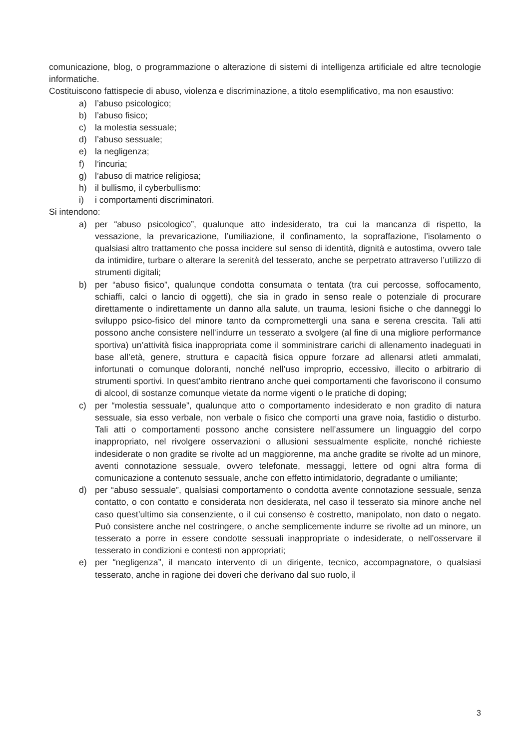comunicazione, blog, o programmazione o alterazione di sistemi di intelligenza artificiale ed altre tecnologie informatiche.
Costituiscono fattispecie di abuso, violenza e discriminazione, a titolo esemplificativo, ma non esaustivo:
a) l’abuso psicologico;
b) l’abuso fisico;
c) la molestia sessuale;
d) l’abuso sessuale;
e) la negligenza;
f) l’incuria;
g) l’abuso di matrice religiosa;
h) il bullismo, il cyberbullismo:
i) i comportamenti discriminatori.
Si intendono:
a) per “abuso psicologico”, qualunque atto indesiderato, tra cui la mancanza di rispetto, la vessazione, la prevaricazione, l’umiliazione, il confinamento, la sopraffazione, l’isolamento o qualsiasi altro trattamento che possa incidere sul senso di identità, dignità e autostima, ovvero tale da intimidire, turbare o alterare la serenità del tesserato, anche se perpetrato attraverso l’utilizzo di strumenti digitali;
b) per “abuso fisico”, qualunque condotta consumata o tentata (tra cui percosse, soffocamento, schiaffi, calci o lancio di oggetti), che sia in grado in senso reale o potenziale di procurare direttamente o indirettamente un danno alla salute, un trauma, lesioni fisiche o che danneggi lo sviluppo psico-fisico del minore tanto da compromettergli una sana e serena crescita. Tali atti possono anche consistere nell’indurre un tesserato a svolgere (al fine di una migliore performance sportiva) un’attività fisica inappropriata come il somministrare carichi di allenamento inadeguati in base all’età, genere, struttura e capacità fisica oppure forzare ad allenarsi atleti ammalati, infortunati o comunque doloranti, nonché nell’uso improprio, eccessivo, illecito o arbitrario di strumenti sportivi. In quest’ambito rientrano anche quei comportamenti che favoriscono il consumo di alcool, di sostanze comunque vietate da norme vigenti o le pratiche di doping;
c) per “molestia sessuale”, qualunque atto o comportamento indesiderato e non gradito di natura sessuale, sia esso verbale, non verbale o fisico che comporti una grave noia, fastidio o disturbo. Tali atti o comportamenti possono anche consistere nell’assumere un linguaggio del corpo inappropriato, nel rivolgere osservazioni o allusioni sessualmente esplicite, nonché richieste indesiderate o non gradite se rivolte ad un maggiorenne, ma anche gradite se rivolte ad un minore, aventi connotazione sessuale, ovvero telefonate, messaggi, lettere od ogni altra forma di comunicazione a contenuto sessuale, anche con effetto intimidatorio, degradante o umiliante;
d) per “abuso sessuale”, qualsiasi comportamento o condotta avente connotazione sessuale, senza contatto, o con contatto e considerata non desiderata, nel caso il tesserato sia minore anche nel caso quest’ultimo sia consenziente, o il cui consenso è costretto, manipolato, non dato o negato. Può consistere anche nel costringere, o anche semplicemente indurre se rivolte ad un minore, un tesserato a porre in essere condotte sessuali inappropriate o indesiderate, o nell’osservare il tesserato in condizioni e contesti non appropriati;
e) per “negligenza”, il mancato intervento di un dirigente, tecnico, accompagnatore, o qualsiasi tesserato, anche in ragione dei doveri che derivano dal suo ruolo, il
3